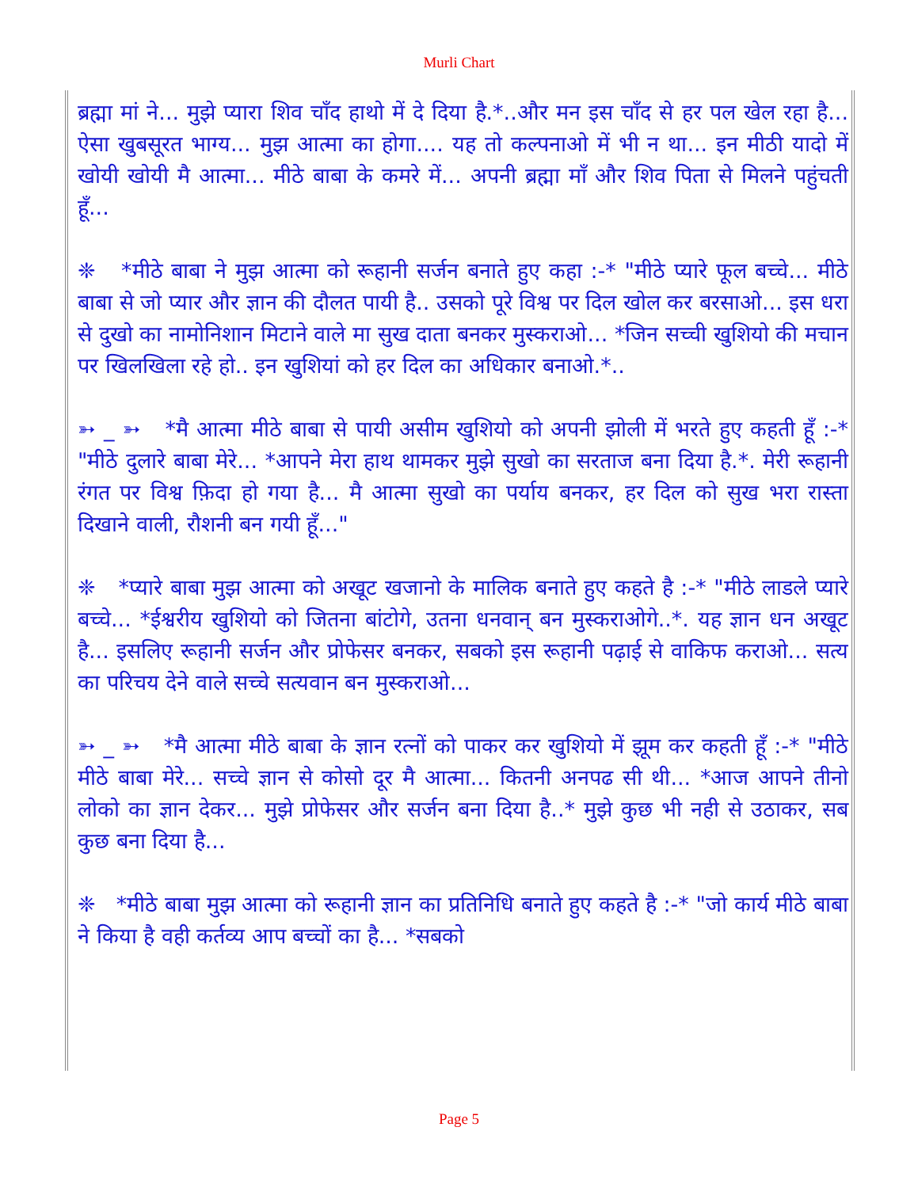Murli Chart
ब्रह्मा मां ने... मुझे प्यारा शिव चाँद हाथो में दे दिया है.*..और मन इस चाँद से हर पल खेल रहा है... ऐसा खुबसूरत भाग्य... मुझ आत्मा का होगा.... यह तो कल्पनाओ में भी न था... इन मीठी यादो में खोयी खोयी मै आत्मा... मीठे बाबा के कमरे में... अपनी ब्रह्मा माँ और शिव पिता से मिलने पहुंचती हूँ...
❈ *मीठे बाबा ने मुझ आत्मा को रूहानी सर्जन बनाते हुए कहा :-* "मीठे प्यारे फूल बच्चे... मीठे बाबा से जो प्यार और ज्ञान की दौलत पायी है.. उसको पूरे विश्व पर दिल खोल कर बरसाओ... इस धरा से दुखो का नामोनिशान मिटाने वाले मा सुख दाता बनकर मुस्कराओ... *जिन सच्ची खुशियो की मचान पर खिलखिला रहे हो.. इन खुशियां को हर दिल का अधिकार बनाओ.*..
➳ _ ➳ *मै आत्मा मीठे बाबा से पायी असीम खुशियो को अपनी झोली में भरते हुए कहती हूँ :-* "मीठे दुलारे बाबा मेरे... *आपने मेरा हाथ थामकर मुझे सुखो का सरताज बना दिया है.*. मेरी रूहानी रंगत पर विश्व फ़िदा हो गया है... मै आत्मा सुखो का पर्याय बनकर, हर दिल को सुख भरा रास्ता दिखाने वाली, रौशनी बन गयी हूँ..."
❈ *प्यारे बाबा मुझ आत्मा को अखूट खजानो के मालिक बनाते हुए कहते है :-* "मीठे लाडले प्यारे बच्चे... *ईश्वरीय खुशियो को जितना बांटोगे, उतना धनवान् बन मुस्कराओगे..*. यह ज्ञान धन अखूट है... इसलिए रूहानी सर्जन और प्रोफेसर बनकर, सबको इस रूहानी पढ़ाई से वाकिफ कराओ... सत्य का परिचय देने वाले सच्चे सत्यवान बन मुस्कराओ...
➳ _ ➳ *मै आत्मा मीठे बाबा के ज्ञान रत्नों को पाकर कर खुशियो में झूम कर कहती हूँ :-* "मीठे मीठे बाबा मेरे... सच्चे ज्ञान से कोसो दूर मै आत्मा... कितनी अनपढ सी थी... *आज आपने तीनो लोको का ज्ञान देकर... मुझे प्रोफेसर और सर्जन बना दिया है..* मुझे कुछ भी नही से उठाकर, सब कुछ बना दिया है...
❈ *मीठे बाबा मुझ आत्मा को रूहानी ज्ञान का प्रतिनिधि बनाते हुए कहते है :-* "जो कार्य मीठे बाबा ने किया है वही कर्तव्य आप बच्चों का है... *सबको
Page 5